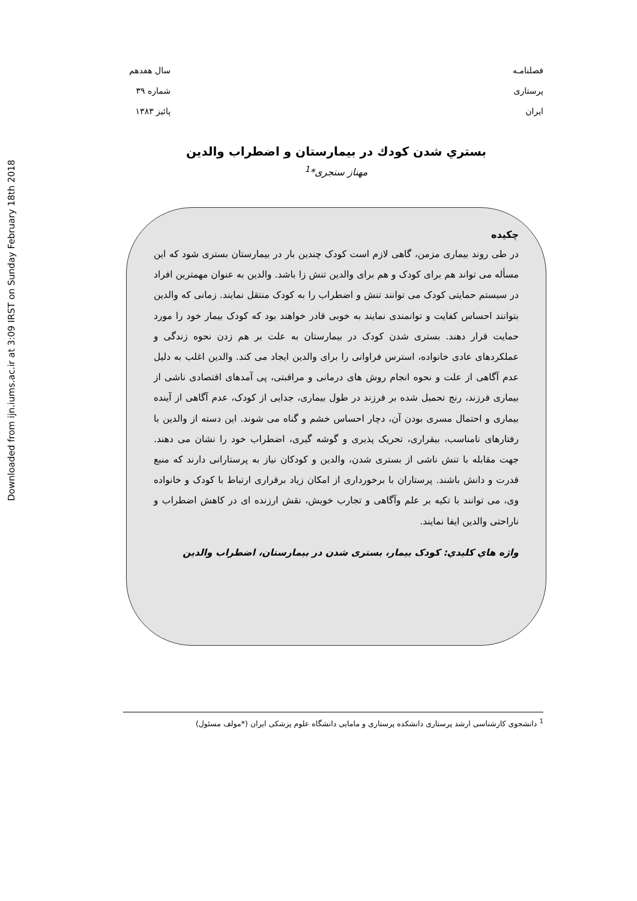Downloaded from ijn.iums.ac.ir at 3:09 IRST on Sunday February 18th 2018
فصلنامـه
پرستاری
ایران
سال هفدهم
شماره ۳۹
پائیز ۱۳۸۳
بستري شدن كودك در بيمارستان و اضطراب والدين
مهناز سنجری*<sup>1</sup>
چکیده
در طی روند بیماری مزمن، گاهی لازم است کودک چندین بار در بیمارستان بستری شود که این مسأله می تواند هم برای کودک و هم برای والدین تنش زا باشد. والدین به عنوان مهمترین افراد در سیستم حمایتی کودک می توانند تنش و اضطراب را به کودک منتقل نمایند. زمانی که والدین بتوانند احساس کفایت و توانمندی نمایند به خوبی قادر خواهند بود که کودک بیمار خود را مورد حمایت قرار دهند. بستری شدن کودک در بیمارستان به علت بر هم زدن نحوه زندگی و عملکردهای عادی خانواده، استرس فراوانی را برای والدین ایجاد می کند. والدین اغلب به دلیل عدم آگاهی از علت و نحوه انجام روش های درمانی و مراقبتی، پی آمدهای اقتصادی ناشی از بیماری فرزند، رنج تحمیل شده بر فرزند در طول بیماری، جدایی از کودک، عدم آگاهی از آینده بیماری و احتمال مسری بودن آن، دچار احساس خشم و گناه می شوند. این دسته از والدین با رفتارهای نامناسب، بیقراری، تحریک پذیری و گوشه گیری، اضطراب خود را نشان می دهند. جهت مقابله با تنش ناشی از بستری شدن، والدین و کودکان نیاز به پرستارانی دارند که منبع قدرت و دانش باشند. پرستاران با برخورداری از امکان زیاد برقراری ارتباط با کودک و خانواده وی، می توانند با تکیه بر علم وآگاهی و تجارب خویش، نقش ارزنده ای در کاهش اضطراب و ناراحتی والدین ایفا نمایند.
واژه هاي كليدي: کودک بیمار، بستری شدن در بیمارستان، اضطراب والدین
<sup>1</sup> دانشجوی کارشناسی ارشد پرستاری دانشکده پرستاری و مامایی دانشگاه علوم پزشکی ایران (*مولف مسئول)